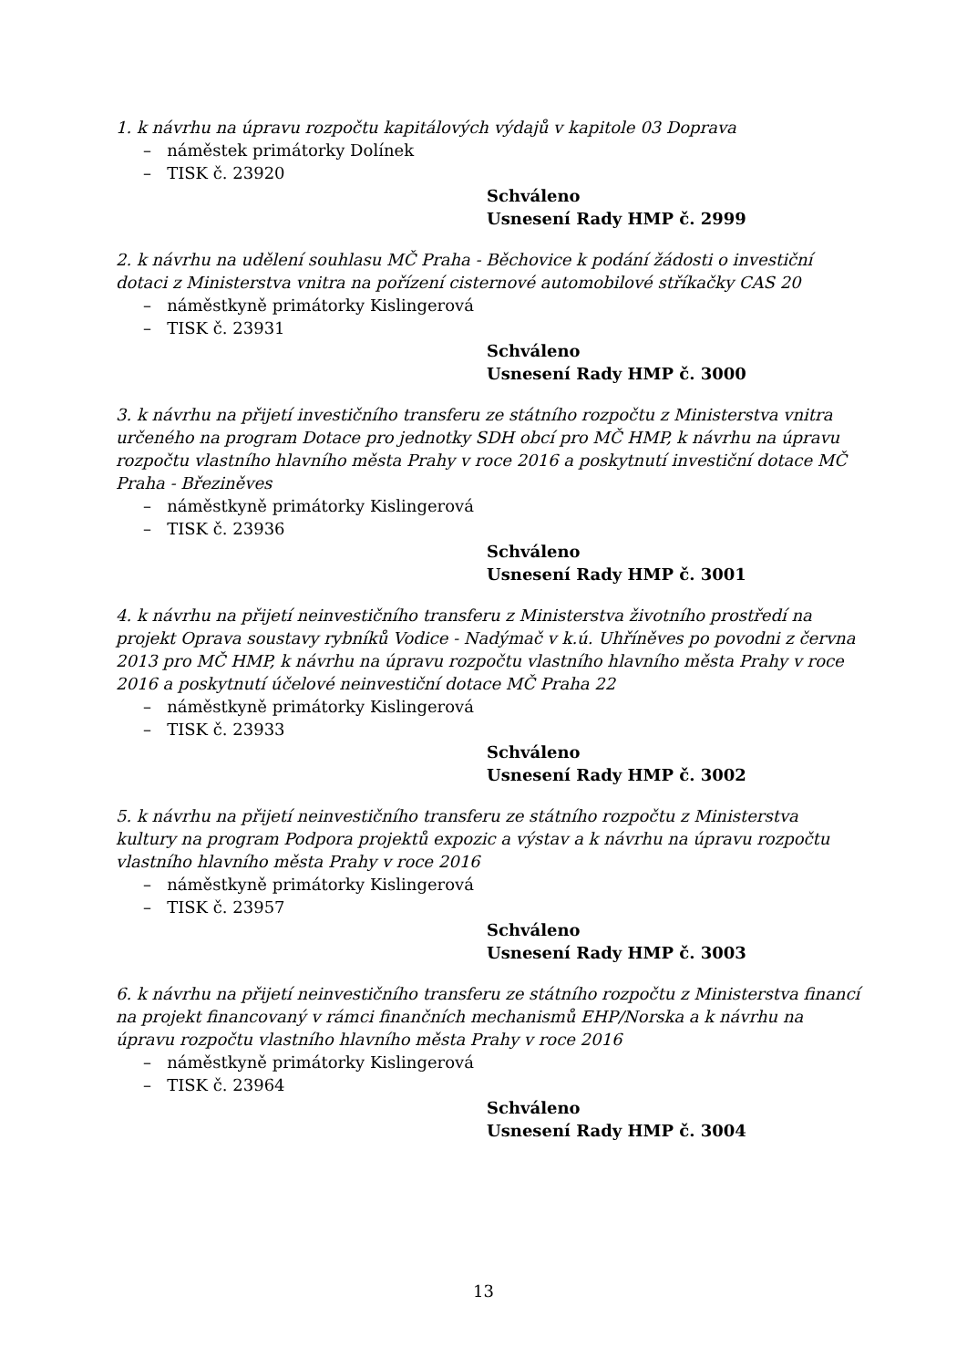1. k návrhu na úpravu rozpočtu kapitálových výdajů v kapitole 03 Doprava
– náměstek primátorky Dolínek
– TISK č. 23920
Schváleno
Usnesení Rady HMP č. 2999
2. k návrhu na udělení souhlasu MČ Praha - Běchovice k podání žádosti o investiční dotaci z Ministerstva vnitra na pořízení cisternové automobilové stříkačky CAS 20
– náměstkyně primátorky Kislingerová
– TISK č. 23931
Schváleno
Usnesení Rady HMP č. 3000
3. k návrhu na přijetí investičního transferu ze státního rozpočtu z Ministerstva vnitra určeného na program Dotace pro jednotky SDH obcí pro MČ HMP, k návrhu na úpravu rozpočtu vlastního hlavního města Prahy v roce 2016 a poskytnutí investiční dotace MČ Praha - Březiněves
– náměstkyně primátorky Kislingerová
– TISK č. 23936
Schváleno
Usnesení Rady HMP č. 3001
4. k návrhu na přijetí neinvestičního transferu z Ministerstva životního prostředí na projekt Oprava soustavy rybníků Vodice - Nadýmač v k.ú. Uhříněves po povodni z června 2013 pro MČ HMP, k návrhu na úpravu rozpočtu vlastního hlavního města Prahy v roce 2016 a poskytnutí účelové neinvestiční dotace MČ Praha 22
– náměstkyně primátorky Kislingerová
– TISK č. 23933
Schváleno
Usnesení Rady HMP č. 3002
5. k návrhu na přijetí neinvestičního transferu ze státního rozpočtu z Ministerstva kultury na program Podpora projektů expozic a výstav a k návrhu na úpravu rozpočtu vlastního hlavního města Prahy v roce 2016
– náměstkyně primátorky Kislingerová
– TISK č. 23957
Schváleno
Usnesení Rady HMP č. 3003
6. k návrhu na přijetí neinvestičního transferu ze státního rozpočtu z Ministerstva financí na projekt financovaný v rámci finančních mechanismů EHP/Norska a k návrhu na úpravu rozpočtu vlastního hlavního města Prahy v roce 2016
– náměstkyně primátorky Kislingerová
– TISK č. 23964
Schváleno
Usnesení Rady HMP č. 3004
13